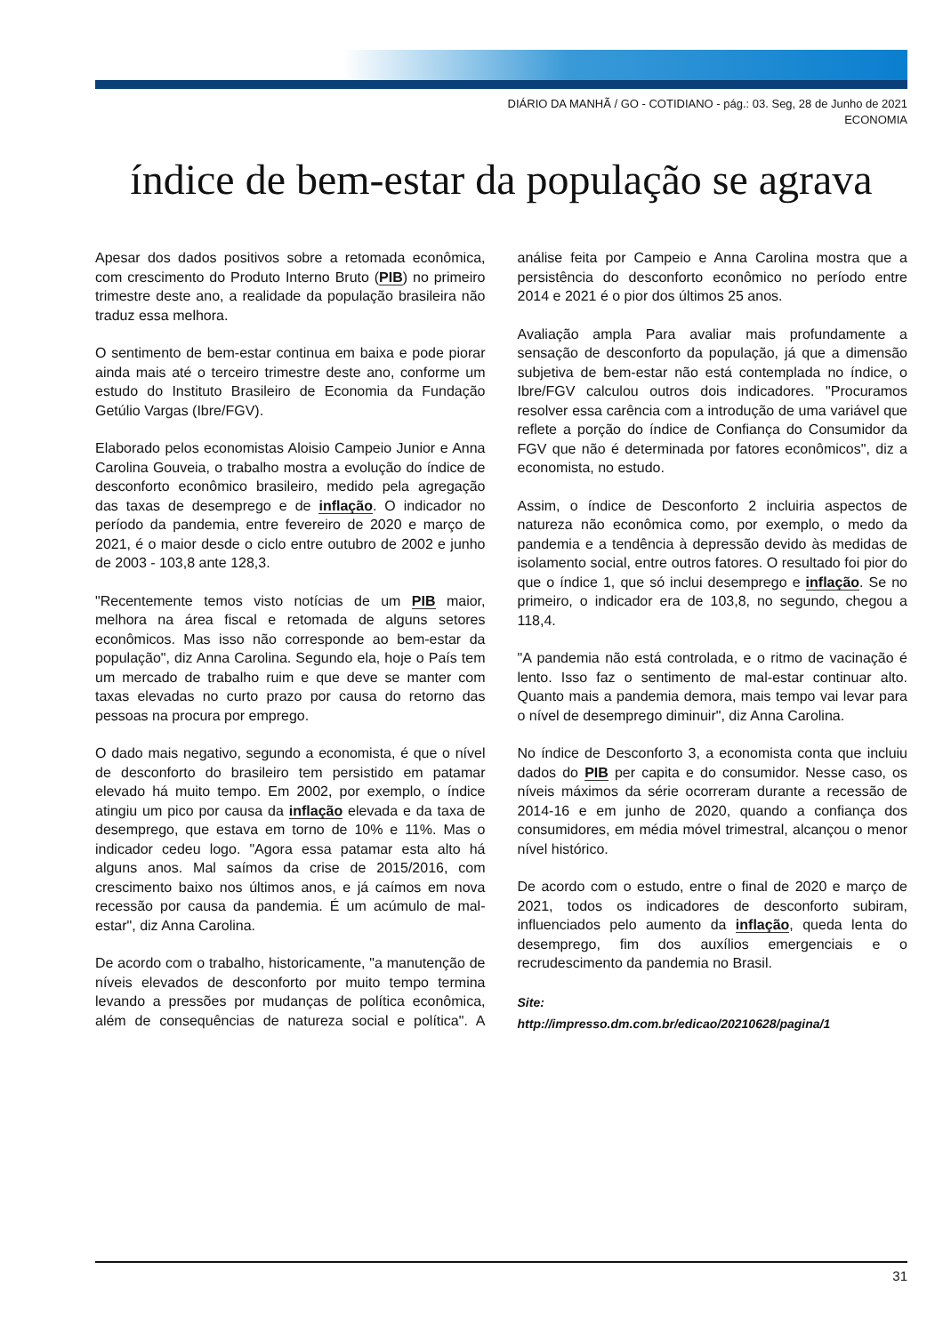DIÁRIO DA MANHÃ / GO - COTIDIANO - pág.: 03. Seg, 28 de Junho de 2021
ECONOMIA
índice de bem-estar da população se agrava
Apesar dos dados positivos sobre a retomada econômica, com crescimento do Produto Interno Bruto (PIB) no primeiro trimestre deste ano, a realidade da população brasileira não traduz essa melhora.
O sentimento de bem-estar continua em baixa e pode piorar ainda mais até o terceiro trimestre deste ano, conforme um estudo do Instituto Brasileiro de Economia da Fundação Getúlio Vargas (Ibre/FGV).
Elaborado pelos economistas Aloisio Campeio Junior e Anna Carolina Gouveia, o trabalho mostra a evolução do índice de desconforto econômico brasileiro, medido pela agregação das taxas de desemprego e de inflação. O indicador no período da pandemia, entre fevereiro de 2020 e março de 2021, é o maior desde o ciclo entre outubro de 2002 e junho de 2003 - 103,8 ante 128,3.
"Recentemente temos visto notícias de um PIB maior, melhora na área fiscal e retomada de alguns setores econômicos. Mas isso não corresponde ao bem-estar da população", diz Anna Carolina. Segundo ela, hoje o País tem um mercado de trabalho ruim e que deve se manter com taxas elevadas no curto prazo por causa do retorno das pessoas na procura por emprego.
O dado mais negativo, segundo a economista, é que o nível de desconforto do brasileiro tem persistido em patamar elevado há muito tempo. Em 2002, por exemplo, o índice atingiu um pico por causa da inflação elevada e da taxa de desemprego, que estava em torno de 10% e 11%. Mas o indicador cedeu logo. "Agora essa patamar esta alto há alguns anos. Mal saímos da crise de 2015/2016, com crescimento baixo nos últimos anos, e já caímos em nova recessão por causa da pandemia. É um acúmulo de mal-estar", diz Anna Carolina.
De acordo com o trabalho, historicamente, "a manutenção de níveis elevados de desconforto por muito tempo termina levando a pressões por mudanças de política econômica, além de consequências de natureza social e política". A análise feita por Campeio e Anna Carolina mostra que a persistência do desconforto econômico no período entre 2014 e 2021 é o pior dos últimos 25 anos.
Avaliação ampla Para avaliar mais profundamente a sensação de desconforto da população, já que a dimensão subjetiva de bem-estar não está contemplada no índice, o Ibre/FGV calculou outros dois indicadores. "Procuramos resolver essa carência com a introdução de uma variável que reflete a porção do índice de Confiança do Consumidor da FGV que não é determinada por fatores econômicos", diz a economista, no estudo.
Assim, o índice de Desconforto 2 incluiria aspectos de natureza não econômica como, por exemplo, o medo da pandemia e a tendência à depressão devido às medidas de isolamento social, entre outros fatores. O resultado foi pior do que o índice 1, que só inclui desemprego e inflação. Se no primeiro, o indicador era de 103,8, no segundo, chegou a 118,4.
"A pandemia não está controlada, e o ritmo de vacinação é lento. Isso faz o sentimento de mal-estar continuar alto. Quanto mais a pandemia demora, mais tempo vai levar para o nível de desemprego diminuir", diz Anna Carolina.
No índice de Desconforto 3, a economista conta que incluiu dados do PIB per capita e do consumidor. Nesse caso, os níveis máximos da série ocorreram durante a recessão de 2014-16 e em junho de 2020, quando a confiança dos consumidores, em média móvel trimestral, alcançou o menor nível histórico.
De acordo com o estudo, entre o final de 2020 e março de 2021, todos os indicadores de desconforto subiram, influenciados pelo aumento da inflação, queda lenta do desemprego, fim dos auxílios emergenciais e o recrudescimento da pandemia no Brasil.
Site:
http://impresso.dm.com.br/edicao/20210628/pagina/1
31